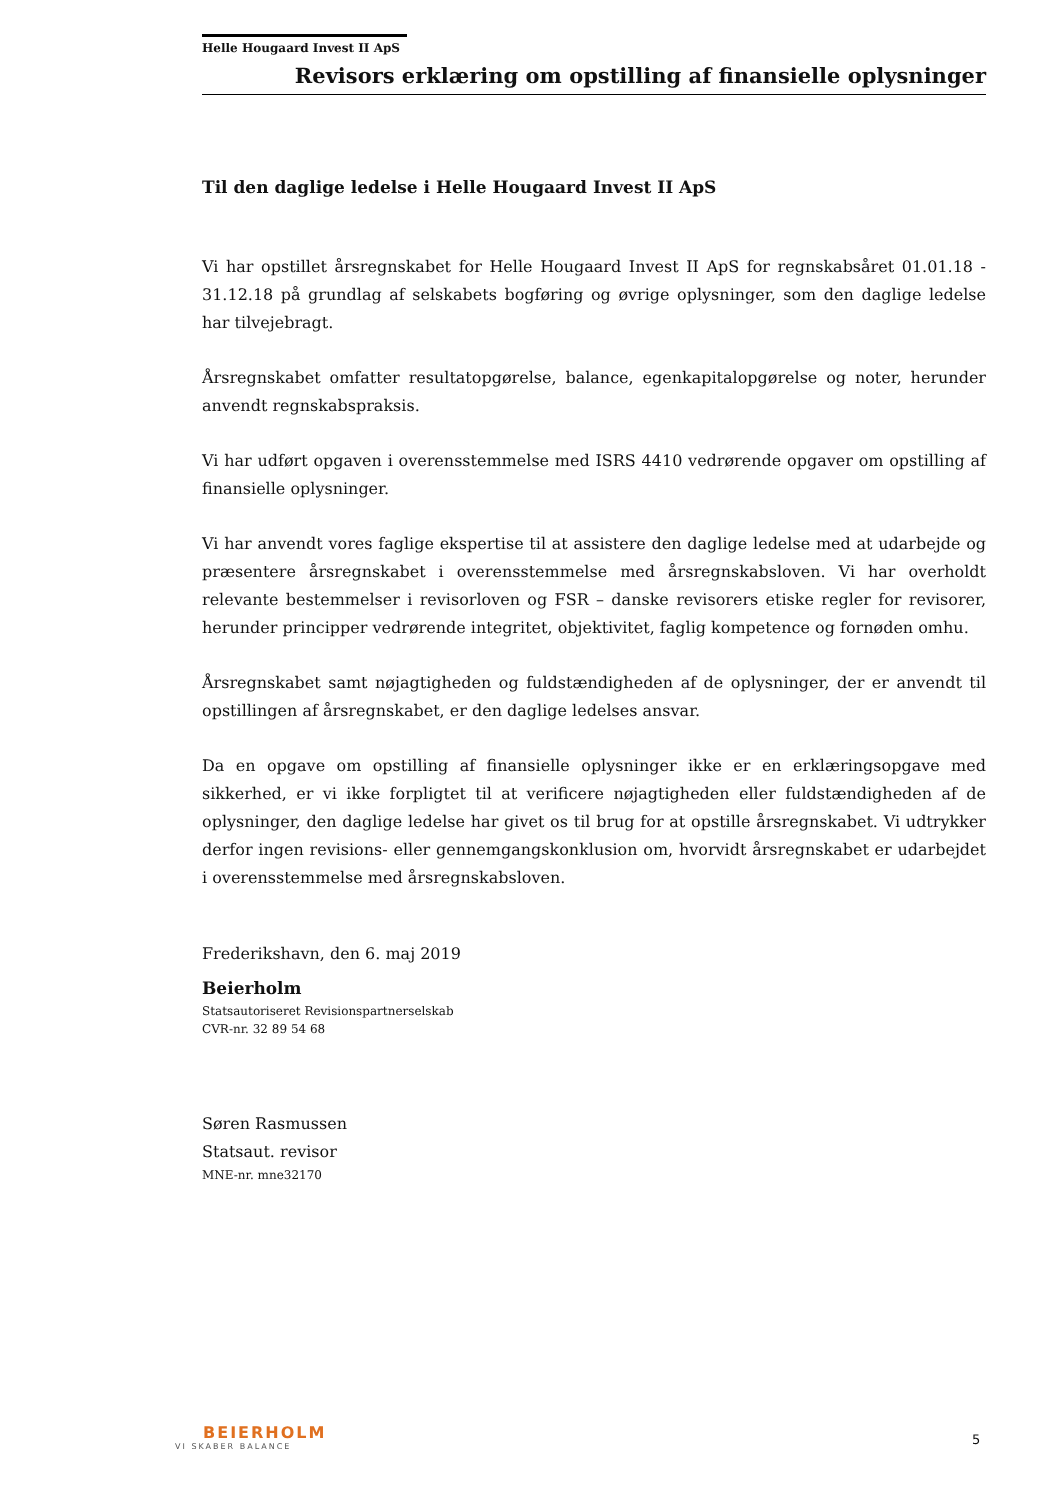Helle Hougaard Invest II ApS
Revisors erklæring om opstilling af finansielle oplysninger
Til den daglige ledelse i Helle Hougaard Invest II ApS
Vi har opstillet årsregnskabet for Helle Hougaard Invest II ApS for regnskabsåret 01.01.18 - 31.12.18 på grundlag af selskabets bogføring og øvrige oplysninger, som den daglige ledelse har tilvejebragt.
Årsregnskabet omfatter resultatopgørelse, balance, egenkapitalopgørelse og noter, herunder anvendt regnskabspraksis.
Vi har udført opgaven i overensstemmelse med ISRS 4410 vedrørende opgaver om opstilling af finansielle oplysninger.
Vi har anvendt vores faglige ekspertise til at assistere den daglige ledelse med at udarbejde og præsentere årsregnskabet i overensstemmelse med årsregnskabsloven. Vi har overholdt relevante bestemmelser i revisorloven og FSR – danske revisorers etiske regler for revisorer, herunder principper vedrørende integritet, objektivitet, faglig kompetence og fornøden omhu.
Årsregnskabet samt nøjagtigheden og fuldstændigheden af de oplysninger, der er anvendt til opstillingen af årsregnskabet, er den daglige ledelses ansvar.
Da en opgave om opstilling af finansielle oplysninger ikke er en erklæringsopgave med sikkerhed, er vi ikke forpligtet til at verificere nøjagtigheden eller fuldstændigheden af de oplysninger, den daglige ledelse har givet os til brug for at opstille årsregnskabet. Vi udtrykker derfor ingen revisions- eller gennemgangskonklusion om, hvorvidt årsregnskabet er udarbejdet i overensstemmelse med årsregnskabsloven.
Frederikshavn, den 6. maj 2019
Beierholm
Statsautoriseret Revisionspartnerselskab
CVR-nr. 32 89 54 68
Søren Rasmussen
Statsaut. revisor
MNE-nr. mne32170
BEIERHOLM
VI SKABER BALANCE
5